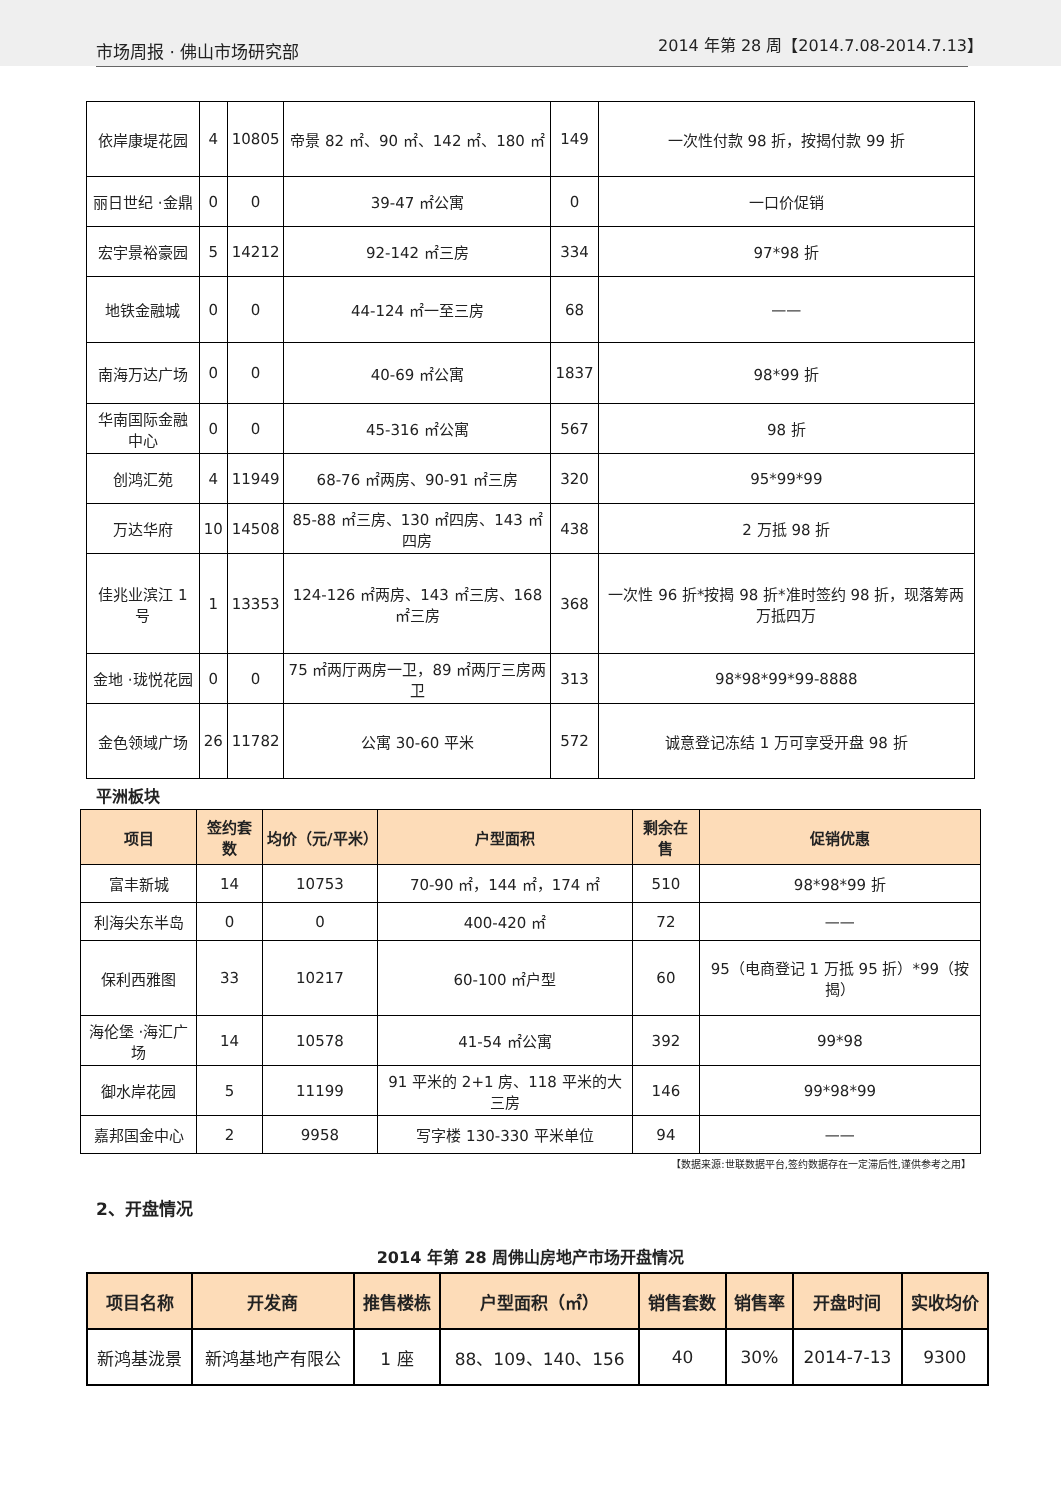市场周报 · 佛山市场研究部 2014 年第 28 周【2014.7.08-2014.7.13】
| 依岸康堤花园 | 4 | 10805 | 帝景 82 ㎡、90 ㎡、142 ㎡、180 ㎡ | 149 | 一次性付款 98 折，按揭付款 99 折 |
| 丽日世纪 ·金鼎 | 0 | 0 | 39-47 ㎡公寓 | 0 | 一口价促销 |
| 宏宇景裕豪园 | 5 | 14212 | 92-142 ㎡三房 | 334 | 97*98 折 |
| 地铁金融城 | 0 | 0 | 44-124 ㎡一至三房 | 68 | —— |
| 南海万达广场 | 0 | 0 | 40-69 ㎡公寓 | 1837 | 98*99 折 |
| 华南国际金融中心 | 0 | 0 | 45-316 ㎡公寓 | 567 | 98 折 |
| 创鸿汇苑 | 4 | 11949 | 68-76 ㎡两房、90-91 ㎡三房 | 320 | 95*99*99 |
| 万达华府 | 10 | 14508 | 85-88 ㎡三房、130 ㎡四房、143 ㎡四房 | 438 | 2 万抵 98 折 |
| 佳兆业滨江 1 号 | 1 | 13353 | 124-126 ㎡两房、143 ㎡三房、168 ㎡三房 | 368 | 一次性 96 折*按揭 98 折*准时签约 98 折，现落筹两万抵四万 |
| 金地 ·珑悦花园 | 0 | 0 | 75 ㎡两厅两房一卫，89 ㎡两厅三房两卫 | 313 | 98*98*99*99-8888 |
| 金色领域广场 | 26 | 11782 | 公寓 30-60 平米 | 572 | 诚意登记冻结 1 万可享受开盘 98 折 |
平洲板块
| 项目 | 签约套数 | 均价（元/平米） | 户型面积 | 剩余在售 | 促销优惠 |
| --- | --- | --- | --- | --- | --- |
| 富丰新城 | 14 | 10753 | 70-90 ㎡，144 ㎡，174 ㎡ | 510 | 98*98*99 折 |
| 利海尖东半岛 | 0 | 0 | 400-420 ㎡ | 72 | —— |
| 保利西雅图 | 33 | 10217 | 60-100 ㎡户型 | 60 | 95（电商登记 1 万抵 95 折）*99（按揭） |
| 海伦堡 ·海汇广场 | 14 | 10578 | 41-54 ㎡公寓 | 392 | 99*98 |
| 御水岸花园 | 5 | 11199 | 91 平米的 2+1 房、118 平米的大三房 | 146 | 99*98*99 |
| 嘉邦国金中心 | 2 | 9958 | 写字楼 130-330 平米单位 | 94 | —— |
【数据来源:世联数据平台,签约数据存在一定滞后性,谨供参考之用】
2、开盘情况
2014 年第 28 周佛山房地产市场开盘情况
| 项目名称 | 开发商 | 推售楼栋 | 户型面积（㎡） | 销售套数 | 销售率 | 开盘时间 | 实收均价 |
| --- | --- | --- | --- | --- | --- | --- | --- |
| 新鸿基泷景 | 新鸿基地产有限公 | 1 座 | 88、109、140、156 | 40 | 30% | 2014-7-13 | 9300 |